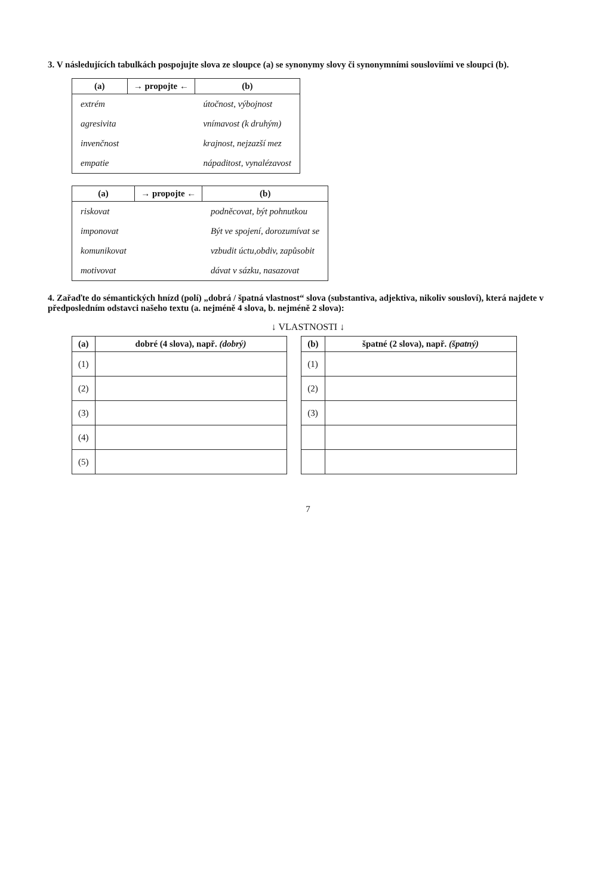3. V následujících tabulkách pospojujte slova ze sloupce (a) se synonymy slovy či synonymními sousloviími ve sloupci (b).
| (a) | → propojte ← | (b) |
| --- | --- | --- |
| extrém | | útočnost, výbojnost |
| agresivita | | vnímavost (k druhým) |
| invenčnost | | krajnost, nejzazší mez |
| empatie | | nápaditost, vynalézavost |
| (a) | → propojte ← | (b) |
| --- | --- | --- |
| riskovat | | podněcovat, být pohnutkou |
| imponovat | | Být ve spojení, dorozumívat se |
| komunikovat | | vzbudit úctu,obdiv, zapůsobit |
| motivovat | | dávat v sázku, nasazovat |
4. Zařaďte do sémantických hnízd (polí) „dobrá / špatná vlastnost“ slova (substantiva, adjektiva, nikoliv sousloví), která najdete v předposledním odstavci našeho textu (a. nejméně 4 slova, b. nejméně 2 slova):
↓ VLASTNOSTI ↓
| (a) | dobré (4 slova), např. (dobrý) |
| --- | --- |
| (1) | |
| (2) | |
| (3) | |
| (4) | |
| (5) | |
| (b) | špatné (2 slova), např. (špatný) |
| --- | --- |
| (1) | |
| (2) | |
| (3) | |
7